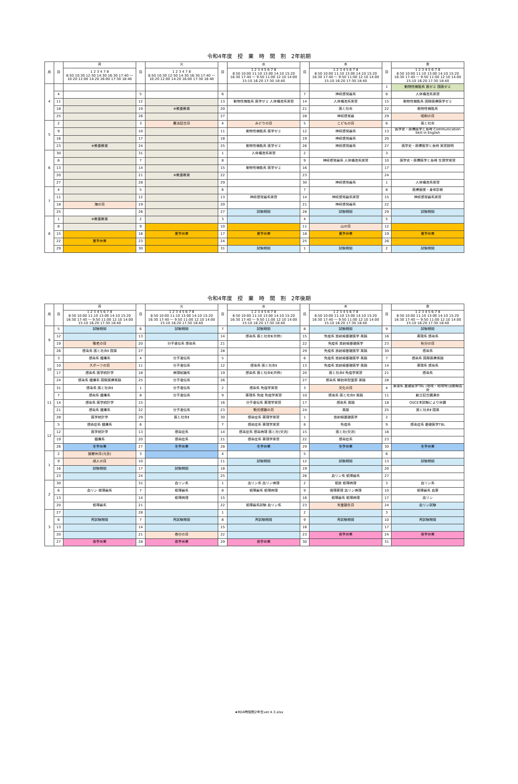令和4年度　授　業　時　間　割　2年前期
| 月 | 日 | 月 | 日 | 火 | 日 | 水 | 日 | 木 | 日 | 金 |
| --- | --- | --- | --- | --- | --- | --- | --- | --- | --- | --- |
| | | 1 2 3 4 7 8 8:50 10:30 12:50 14:30 16:30 17:40 ～ 10:20 12:00 14:20 16:00 17:30 18:40 | | 1 2 3 4 7 8 8:50 10:30 12:50 14:30 16:30 17:40 ～ 10:20 12:00 14:20 16:00 17:30 18:40 | | 1 2 3 4 5 6 7 8 8:50 10:00 11:10 13:00 14:10 15:20 16:30 17:40 ～ 9:50 11:00 12:10 14:00 15:10 16:20 17:30 18:40 | | 1 2 3 4 5 6 7 8 8:50 10:00 11:10 13:00 14:10 15:20 16:30 17:40 ～ 9:50 11:00 12:10 14:00 15:10 16:20 17:30 18:40 | | 1 2 3 4 5 6 7 8 8:50 10:00 11:10 13:00 14:10 15:20 16:30 17:40 ～ 9:50 11:00 12:10 14:00 15:10 16:20 17:30 18:40 |
| 4 | | | | | | | | | 1 | 動物性機能系 医ゼミ 国医ゼミ |
| | 4 | | 5 | | 6 | | 7 | 神経感覚器系 | 8 | 人体構造系実習 |
| | 11 | | 12 | | 13 | 動物性機能系 医学ゼミ 人体構造系実習 | 14 | 人体構造系実習 | 15 | 動物性機能系 国際医療医学ゼミ |
| | 18 | | 19 | ※教養教育 | 20 | | 21 | 医と社会 | 22 | 動物性機能系 |
| | 25 | | 26 | | 27 | | 28 | 神経感覚器 | 29 | 昭和の日 |
| 5 | 2 | | 3 | 憲法記念日 | 4 | みどりの日 | 5 | こどもの日 | 6 | 医と社会 |
| | 9 | | 10 | | 11 | 動物性機能系 医学ゼミ | 12 | 神経感覚器系 | 13 | 医学史・原爆医学と長崎 Communication Skill in English |
| | 16 | | 17 | | 18 | | 19 | 神経感覚器系 | 20 | |
| | 23 | ※教養教育 | 24 | | 25 | 動物性機能系 医学ゼミ | 26 | 神経感覚器系 | 27 | 医学史・原爆医学と長崎 実習説明 |
| 6 | 30 | | 31 | | 1 | 人体構造系実習 | 2 | | 3 | |
| | 6 | | 7 | | 8 | | 9 | 神経感覚器系 人体構造系実習 | 10 | 医学史・原爆医学と長崎 生理学実習 |
| | 13 | | 14 | | 15 | 動物性機能系 医学ゼミ | 16 | | 17 | |
| | 20 | | 21 | ※教養教育 | 22 | | 23 | | 24 | |
| | 27 | | 28 | | 29 | | 30 | 神経感覚器系 | 1 | 人体構造系実習 |
| 7 | 4 | | 5 | | 6 | | 7 | | 8 | 医療面接・身体診察 |
| | 11 | | 12 | | 13 | 神経感覚器系実習 | 14 | 神経感覚器系実習 | 15 | 神経感覚器系実習 |
| | 18 | 海の日 | 19 | | 20 | | 21 | 神経感覚器系 | 22 | |
| | 25 | | 26 | | 27 | 試験期間 | 28 | 試験期間 | 29 | 試験期間 |
| 8 | 1 | ※教養教育 | 2 | | 3 | | 4 | | 5 | |
| | 8 | | 9 | | 10 | | 11 | 山の日 | 12 | |
| | 15 | | 16 | 夏季休業 | 17 | 夏季休業 | 18 | 夏季休業 | 19 | 夏季休業 |
| | 22 | 夏季休業 | 23 | | 24 | | 25 | | 26 | |
| | 29 | | 30 | | 31 | 試験期間 | 1 | 試験期間 | 2 | 試験期間 |
令和4年度　授　業　時　間　割　2年後期
| 月 | 日 | 月 | 日 | 火 | 日 | 水 | 日 | 木 | 日 | 金 |
| --- | --- | --- | --- | --- | --- | --- | --- | --- | --- | --- |
| | | 1 2 3 4 5 6 7 8 8:50 10:00 11:10 13:00 14:10 15:20 16:30 17:40 ～ 9:50 11:00 12:10 14:00 15:10 16:20 17:30 18:40 | | 1 2 3 4 5 6 7 8 8:50 10:00 11:10 13:00 14:10 15:20 16:30 17:40 ～ 9:50 11:00 12:10 14:00 15:10 16:20 17:30 18:40 | | 1 2 3 4 5 6 7 8 8:50 10:00 11:10 13:00 14:10 15:20 16:30 17:40 ～ 9:50 11:00 12:10 14:00 15:10 16:20 17:30 18:40 | | 1 2 3 4 5 6 7 8 8:50 10:00 11:10 13:00 14:10 15:20 16:30 17:40 ～ 9:50 11:00 12:10 14:00 15:10 16:20 17:30 18:40 | | 1 2 3 4 5 6 7 8 8:50 10:00 11:10 13:00 14:10 15:20 16:30 17:40 ～ 9:50 11:00 12:10 14:00 15:10 16:20 17:30 18:40 |
| 9 | 5 | 試験期間 | 6 | 試験期間 | 7 | 試験期間 | 8 | 試験期間 | 9 | 試験期間 |
| | 12 | | 13 | | 14 | 感染系 医と社会Ⅱ(共修) | 15 | 免疫系 放射線基礎医学 英語 | 16 | 薬理系 感染系 |
| | 19 | 敬老の日 | 20 | 分子遺伝系 感染系 | 21 | | 22 | 免疫系 放射線基礎医学 | 23 | 秋分の日 |
| | 26 | 感染系 医と社会Ⅱ 国英 | 27 | | 28 | | 29 | 免疫系 放射線基礎医学 英語 | 30 | 感染系 |
| 10 | 3 | 感染系 腫瘍系 | 4 | 分子遺伝系 | 5 | | 6 | 免疫系 放射線基礎医学 英語 | 7 | 感染系 国際医療英語 |
| | 10 | スポーツの日 | 11 | 分子遺伝系 | 12 | 感染系 医と社会Ⅱ | 13 | 免疫系 放射線基礎医学 英語 | 14 | 薬理系 感染系 |
| | 17 | 感染系 医学統計学 | 18 | 病理総論系 | 19 | 感染系 医と社会Ⅱ(共修) | 20 | 医と社会Ⅱ 免疫学実習 | 21 | 感染系 |
| | 24 | 感染系 腫瘍系 国際医療英語 | 25 | 分子遺伝系 | 26 | | 27 | 感染系 解剖体慰霊祭 英語 | 28 | |
| 11 | 31 | 感染系 医と社会Ⅱ | 1 | 分子遺伝系 | 2 | 感染系 免疫学実習 | 3 | 文化の日 | 4 | 薬理系 基礎医学TBL (地域・地域特)活動報告会 |
| | 7 | 感染系 腫瘍系 | 8 | 分子遺伝系 | 9 | 薬理系 免疫 免疫学実習 | 10 | 感染系 医と社会Ⅱ 英語 | 11 | 創立記念講演会 |
| | 14 | 感染系 医学統計学 | 15 | | 16 | 分子遺伝系 薬理学実習 | 17 | 感染系 英語 | 18 | OSCE本試験により休講 |
| | 21 | 感染系 腫瘍系 | 22 | 分子遺伝系 | 23 | 勤労感謝の日 | 24 | 英語 | 25 | 医と社会Ⅱ 国英 |
| | 28 | 医学統計学 | 29 | 医と社会Ⅱ | 30 | 感染症系 薬理学実習 | 1 | 放射線基礎医学 | 2 | |
| 12 | 5 | 感染症系 腫瘍系 | 6 | | 7 | 感染症系 薬理学実習 | 8 | 免疫系 | 9 | 感染症系 基礎医学TBL |
| | 12 | 医学統計学 | 13 | 感染症系 | 14 | 感染症系 感染病理 医と社(交流) | 15 | 医と社(交流) | 16 | |
| | 19 | 腫瘍系 | 20 | 感染症系 | 21 | 感染症系 薬理学実習 | 22 | 感染症系 | 23 | |
| | 26 | 冬季休業 | 27 | 冬季休業 | 28 | 冬季休業 | 29 | 冬季休業 | 30 | 冬季休業 |
| 1 | 2 | 振替休日(元旦) | 3 | | 4 | | 5 | | 6 | |
| | 9 | 成人の日 | 10 | | 11 | 試験期間 | 12 | 試験期間 | 13 | 試験期間 |
| | 16 | 試験期間 | 17 | 試験期間 | 18 | | 19 | | 20 | |
| | 23 | | 24 | | 25 | | 26 | 血リン系 循環器系 | 27 | |
| 2 | 30 | | 31 | 血リン系 | 1 | 血リン系 血リン病理 | 2 | 循放 循環病理 | 3 | 血リン系 |
| | 6 | 血リン 循環器系 | 7 | 循環器系 | 8 | 循環器系 循環病理 | 9 | 循環薬理 血リン病理 | 10 | 循環器系 血薬 |
| | 13 | | 14 | 循環病理 | 15 | | 16 | 循環器系 循環病理 | 17 | 血リン |
| | 20 | 循環器系 | 21 | | 22 | 循環器系試験 血リン系 | 23 | 天皇誕生日 | 24 | 血リン試験 |
| 3 | 27 | | 28 | | 1 | | 2 | | 3 | |
| | 6 | 再試験期間 | 7 | 再試験期間 | 8 | 再試験期間 | 9 | 再試験期間 | 10 | 再試験期間 |
| | 13 | | 14 | | 15 | | 16 | | 17 | |
| | 20 | | 21 | 春分の日 | 22 | | 23 | 春季休業 | 24 | 春季休業 |
| | 27 | 春季休業 | 28 | 春季休業 | 29 | 春季休業 | 30 | | 31 | |
★R04時間割2年生ver.4.3.xlsx